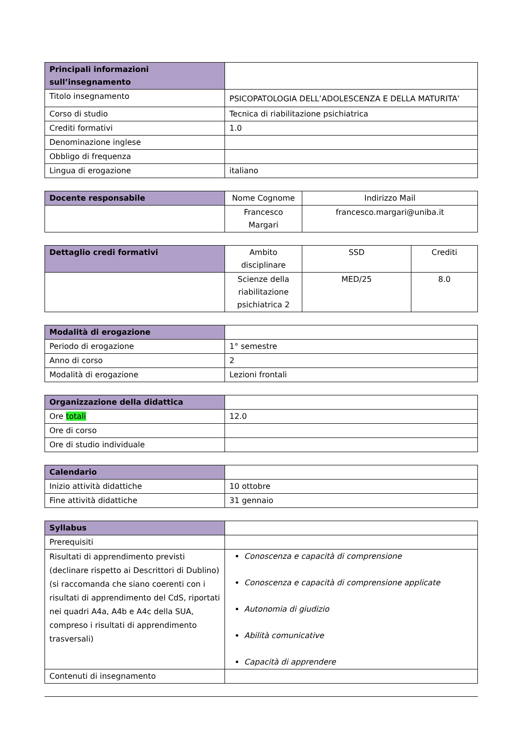| Principali informazioni sull’insegnamento | |
| Titolo insegnamento | PSICOPATOLOGIA DELL’ADOLESCENZA E DELLA MATURITA’ |
| Corso di studio | Tecnica di riabilitazione psichiatrica |
| Crediti formativi | 1.0 |
| Denominazione inglese | |
| Obbligo di frequenza | |
| Lingua di erogazione | italiano |
| Docente responsabile | Nome Cognome | Indirizzo Mail |
| | Francesco Margari | francesco.margari@uniba.it |
| Dettaglio credi formativi | Ambito disciplinare | SSD | Crediti |
| | Scienze della riabilitazione psichiatrica 2 | MED/25 | 8.0 |
| Modalità di erogazione | |
| Periodo di erogazione | 1° semestre |
| Anno di corso | 2 |
| Modalità di erogazione | Lezioni frontali |
| Organizzazione della didattica | |
| Ore totali | 12.0 |
| Ore di corso | |
| Ore di studio individuale | |
| Calendario | |
| Inizio attività didattiche | 10 ottobre |
| Fine attività didattiche | 31 gennaio |
| Syllabus | |
| Prerequisiti | |
| Risultati di apprendimento previsti (declinare rispetto ai Descrittori di Dublino) (si raccomanda che siano coerenti con i risultati di apprendimento del CdS, riportati nei quadri A4a, A4b e A4c della SUA, compreso i risultati di apprendimento trasversali) | Conoscenza e capacità di comprensione Conoscenza e capacità di comprensione applicate Autonomia di giudizio Abilità comunicative Capacità di apprendere |
| Contenuti di insegnamento | |